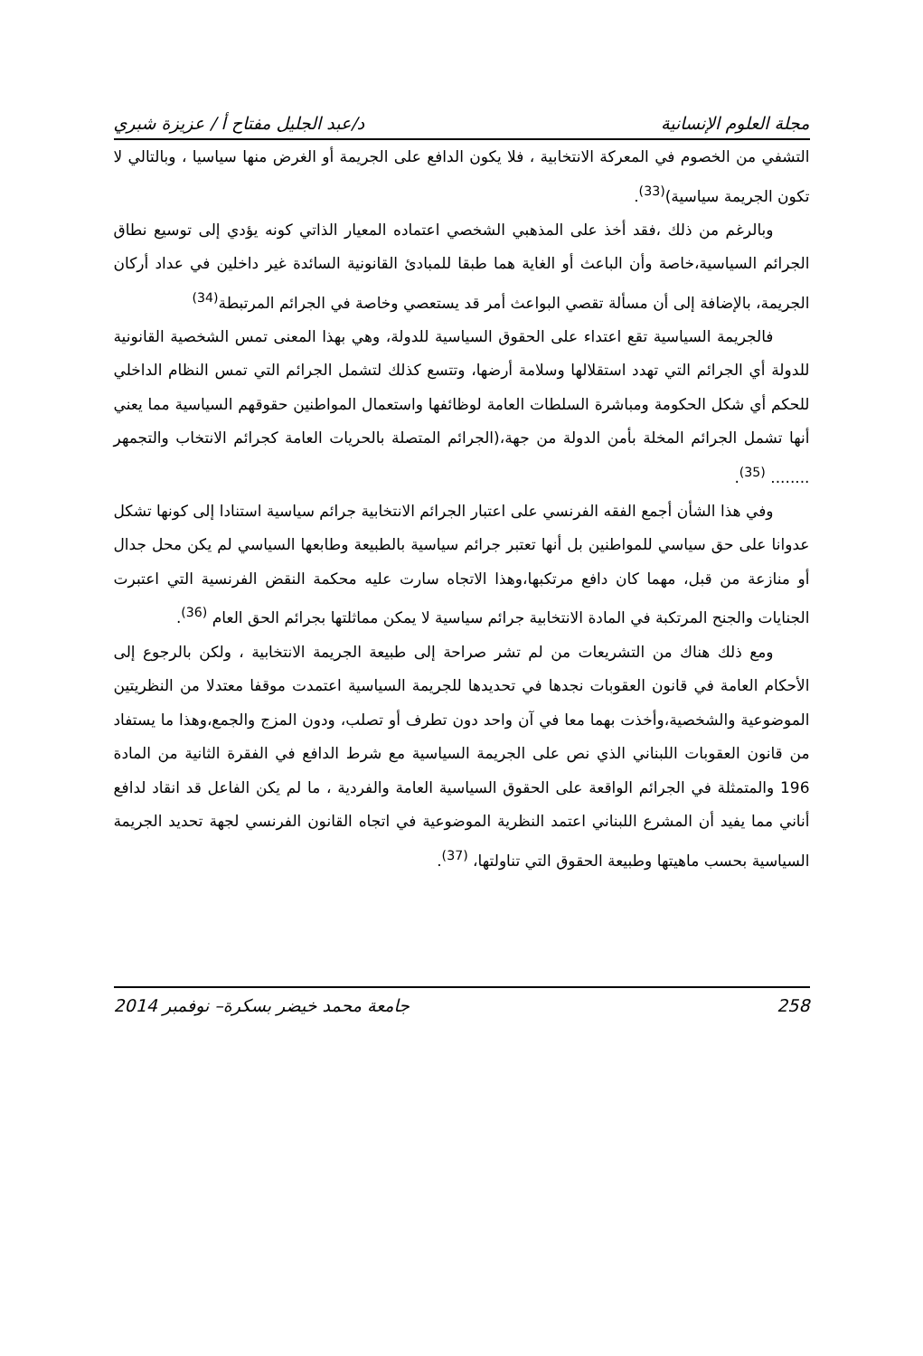مجلة العلوم الإنسانية د/عبد الجليل مفتاح أ / عزيزة شبري
التشفي من الخصوم في المعركة الانتخابية ، فلا يكون الدافع على الجريمة أو الغرض منها سياسيا ، وبالتالي لا تكون الجريمة سياسية)<sup>(33)</sup>.
وبالرغم من ذلك ،فقد أخذ على المذهبي الشخصي اعتماده المعيار الذاتي كونه يؤدي إلى توسيع نطاق الجرائم السياسية،خاصة وأن الباعث أو الغاية هما طبقا للمبادئ القانونية السائدة غير داخلين في عداد أركان الجريمة، بالإضافة إلى أن مسألة تقصي البواعث أمر قد يستعصي وخاصة في الجرائم المرتبطة<sup>(34)</sup>
فالجريمة السياسية تقع اعتداء على الحقوق السياسية للدولة، وهي بهذا المعنى تمس الشخصية القانونية للدولة أي الجرائم التي تهدد استقلالها وسلامة أرضها، وتتسع كذلك لتشمل الجرائم التي تمس النظام الداخلي للحكم أي شكل الحكومة ومباشرة السلطات العامة لوظائفها واستعمال المواطنين حقوقهم السياسية مما يعني أنها تشمل الجرائم المخلة بأمن الدولة من جهة،(الجرائم المتصلة بالحريات العامة كجرائم الانتخاب والتجمهر ........ <sup>(35)</sup>.
وفي هذا الشأن أجمع الفقه الفرنسي على اعتبار الجرائم الانتخابية جرائم سياسية استنادا إلى كونها تشكل عدوانا على حق سياسي للمواطنين بل أنها تعتبر جرائم سياسية بالطبيعة وطابعها السياسي لم يكن محل جدال أو منازعة من قبل، مهما كان دافع مرتكبها،وهذا الاتجاه سارت عليه محكمة النقض الفرنسية التي اعتبرت الجنايات والجنح المرتكبة في المادة الانتخابية جرائم سياسية لا يمكن مماثلتها بجرائم الحق العام <sup>(36)</sup>.
ومع ذلك هناك من التشريعات من لم تشر صراحة إلى طبيعة الجريمة الانتخابية ، ولكن بالرجوع إلى الأحكام العامة في قانون العقوبات نجدها في تحديدها للجريمة السياسية اعتمدت موقفا معتدلا من النظريتين الموضوعية والشخصية،وأخذت بهما معا في آن واحد دون تطرف أو تصلب، ودون المزج والجمع،وهذا ما يستفاد من قانون العقوبات اللبناني الذي نص على الجريمة السياسية مع شرط الدافع في الفقرة الثانية من المادة 196 والمتمثلة في الجرائم الواقعة على الحقوق السياسية العامة والفردية ، ما لم يكن الفاعل قد انقاد لدافع أناني مما يفيد أن المشرع اللبناني اعتمد النظرية الموضوعية في اتجاه القانون الفرنسي لجهة تحديد الجريمة السياسية بحسب ماهيتها وطبيعة الحقوق التي تناولتها، <sup>(37)</sup>.
258 جامعة محمد خيضر بسكرة– نوفمبر 2014